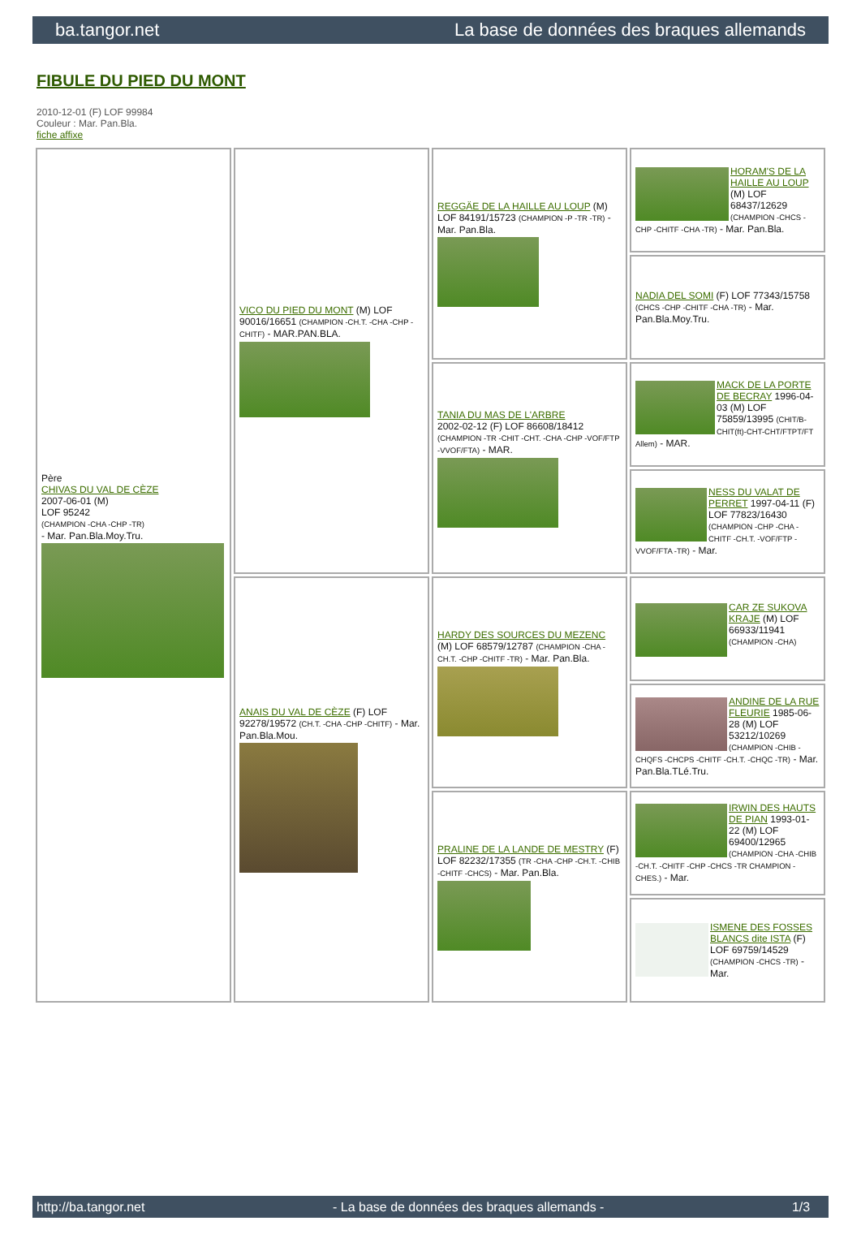ba.tangor.net La base de données des braques allemands
FIBULE DU PIED DU MONT
2010-12-01 (F) LOF 99984
Couleur : Mar. Pan.Bla.
fiche affixe
| Père CHIVAS DU VAL DE CÈZE 2007-06-01 (M) LOF 95242 (CHAMPION -CHA -CHP -TR) - Mar. Pan.Bla.Moy.Tru. | VICO DU PIED DU MONT (M) LOF 90016/16651 (CHAMPION -CH.T. -CHA -CHP -CHITF) - MAR.PAN.BLA. | REGGÄE DE LA HAILLE AU LOUP (M) LOF 84191/15723 (CHAMPION -P -TR -TR) - Mar. Pan.Bla. | HORAM'S DE LA HAILLE AU LOUP (M) LOF 68437/12629 (CHAMPION -CHCS -CHP -CHITF -CHA -TR) - Mar. Pan.Bla. |
| | | | NADIA DEL SOMI (F) LOF 77343/15758 (CHCS -CHP -CHITF -CHA -TR) - Mar. Pan.Bla.Moy.Tru. |
| | | TANIA DU MAS DE L'ARBRE 2002-02-12 (F) LOF 86608/18412 (CHAMPION -TR -CHIT -CHT. -CHA -CHP -VOF/FTP -VVOF/FTA) - MAR. | MACK DE LA PORTE DE BECRAY 1996-04-03 (M) LOF 75859/13995 (CHIT/B-CHIT(ft)-CHT-CHT/FTPT/FT Allem) - MAR. |
| | | | NESS DU VALAT DE PERRET 1997-04-11 (F) LOF 77823/16430 (CHAMPION -CHP -CHA -CHITF -CH.T. -VOF/FTP -VVOF/FTA -TR) - Mar. |
| | ANAIS DU VAL DE CÈZE (F) LOF 92278/19572 (CH.T. -CHA -CHP -CHITF) - Mar. Pan.Bla.Mou. | HARDY DES SOURCES DU MEZENC (M) LOF 68579/12787 (CHAMPION -CHA -CH.T. -CHP -CHITF -TR) - Mar. Pan.Bla. | CAR ZE SUKOVA KRAJE (M) LOF 66933/11941 (CHAMPION -CHA) |
| | | | ANDINE DE LA RUE FLEURIE 1985-06-28 (M) LOF 53212/10269 (CHAMPION -CHIB -CHQFS -CHCPS -CHITF -CH.T. -CHQC -TR) - Mar. Pan.Bla.TLé.Tru. |
| | | PRALINE DE LA LANDE DE MESTRY (F) LOF 82232/17355 (TR -CHA -CHP -CH.T. -CHIB -CHITF -CHCS) - Mar. Pan.Bla. | IRWIN DES HAUTS DE PIAN 1993-01-22 (M) LOF 69400/12965 (CHAMPION -CHA -CHIB -CH.T. -CHITF -CHP -CHCS -TR CHAMPION -CHES.) - Mar. |
| | | | ISMENE DES FOSSES BLANCS dite ISTA (F) LOF 69759/14529 (CHAMPION -CHCS -TR) - Mar. |
http://ba.tangor.net - La base de données des braques allemands - 1/3